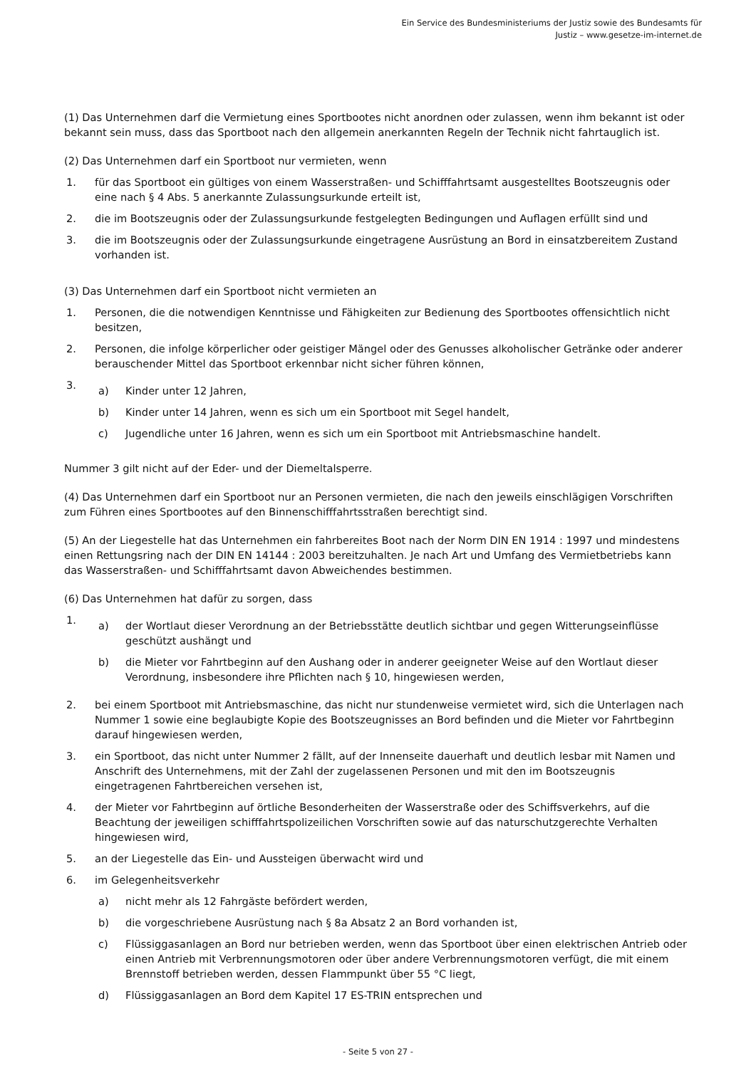Ein Service des Bundesministeriums der Justiz sowie des Bundesamts für
Justiz – www.gesetze-im-internet.de
(1) Das Unternehmen darf die Vermietung eines Sportbootes nicht anordnen oder zulassen, wenn ihm bekannt ist oder bekannt sein muss, dass das Sportboot nach den allgemein anerkannten Regeln der Technik nicht fahrtauglich ist.
(2) Das Unternehmen darf ein Sportboot nur vermieten, wenn
1. für das Sportboot ein gültiges von einem Wasserstraßen- und Schifffahrtsamt ausgestelltes Bootszeugnis oder eine nach § 4 Abs. 5 anerkannte Zulassungsurkunde erteilt ist,
2. die im Bootszeugnis oder der Zulassungsurkunde festgelegten Bedingungen und Auflagen erfüllt sind und
3. die im Bootszeugnis oder der Zulassungsurkunde eingetragene Ausrüstung an Bord in einsatzbereitem Zustand vorhanden ist.
(3) Das Unternehmen darf ein Sportboot nicht vermieten an
1. Personen, die die notwendigen Kenntnisse und Fähigkeiten zur Bedienung des Sportbootes offensichtlich nicht besitzen,
2. Personen, die infolge körperlicher oder geistiger Mängel oder des Genusses alkoholischer Getränke oder anderer berauschender Mittel das Sportboot erkennbar nicht sicher führen können,
3.
a) Kinder unter 12 Jahren,
b) Kinder unter 14 Jahren, wenn es sich um ein Sportboot mit Segel handelt,
c) Jugendliche unter 16 Jahren, wenn es sich um ein Sportboot mit Antriebsmaschine handelt.
Nummer 3 gilt nicht auf der Eder- und der Diemeltalsperre.
(4) Das Unternehmen darf ein Sportboot nur an Personen vermieten, die nach den jeweils einschlägigen Vorschriften zum Führen eines Sportbootes auf den Binnenschifffahrtsstraßen berechtigt sind.
(5) An der Liegestelle hat das Unternehmen ein fahrbereites Boot nach der Norm DIN EN 1914 : 1997 und mindestens einen Rettungsring nach der DIN EN 14144 : 2003 bereitzuhalten. Je nach Art und Umfang des Vermietbetriebs kann das Wasserstraßen- und Schifffahrtsamt davon Abweichendes bestimmen.
(6) Das Unternehmen hat dafür zu sorgen, dass
1.
a) der Wortlaut dieser Verordnung an der Betriebsstätte deutlich sichtbar und gegen Witterungseinflüsse geschützt aushängt und
b) die Mieter vor Fahrtbeginn auf den Aushang oder in anderer geeigneter Weise auf den Wortlaut dieser Verordnung, insbesondere ihre Pflichten nach § 10, hingewiesen werden,
2. bei einem Sportboot mit Antriebsmaschine, das nicht nur stundenweise vermietet wird, sich die Unterlagen nach Nummer 1 sowie eine beglaubigte Kopie des Bootszeugnisses an Bord befinden und die Mieter vor Fahrtbeginn darauf hingewiesen werden,
3. ein Sportboot, das nicht unter Nummer 2 fällt, auf der Innenseite dauerhaft und deutlich lesbar mit Namen und Anschrift des Unternehmens, mit der Zahl der zugelassenen Personen und mit den im Bootszeugnis eingetragenen Fahrtbereichen versehen ist,
4. der Mieter vor Fahrtbeginn auf örtliche Besonderheiten der Wasserstraße oder des Schiffsverkehrs, auf die Beachtung der jeweiligen schifffahrtspolizeilichen Vorschriften sowie auf das naturschutzgerechte Verhalten hingewiesen wird,
5. an der Liegestelle das Ein- und Aussteigen überwacht wird und
6. im Gelegenheitsverkehr
a) nicht mehr als 12 Fahrgäste befördert werden,
b) die vorgeschriebene Ausrüstung nach § 8a Absatz 2 an Bord vorhanden ist,
c) Flüssiggasanlagen an Bord nur betrieben werden, wenn das Sportboot über einen elektrischen Antrieb oder einen Antrieb mit Verbrennungsmotoren oder über andere Verbrennungsmotoren verfügt, die mit einem Brennstoff betrieben werden, dessen Flammpunkt über 55 °C liegt,
d) Flüssiggasanlagen an Bord dem Kapitel 17 ES-TRIN entsprechen und
- Seite 5 von 27 -